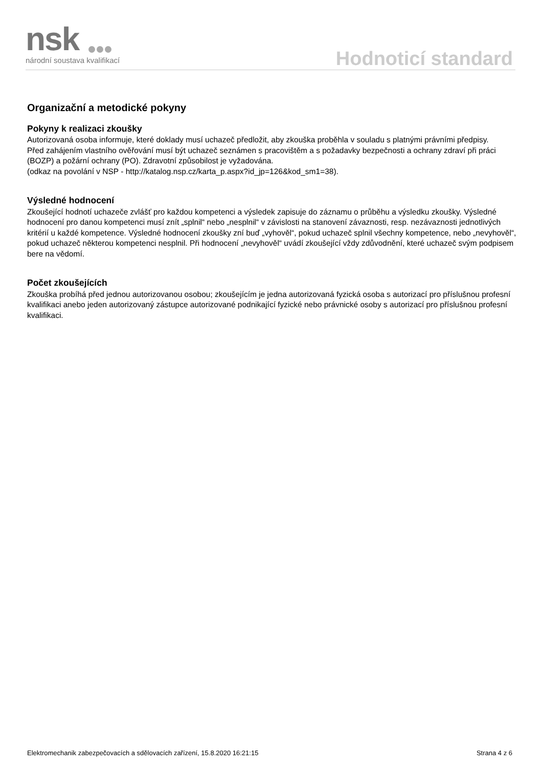nsk
národní soustava kvalifikací
Hodnoticí standard
Organizační a metodické pokyny
Pokyny k realizaci zkoušky
Autorizovaná osoba informuje, které doklady musí uchazeč předložit, aby zkouška proběhla v souladu s platnými právními předpisy.
Před zahájením vlastního ověřování musí být uchazeč seznámen s pracovištěm a s požadavky bezpečnosti a ochrany zdraví při práci (BOZP) a požární ochrany (PO). Zdravotní způsobilost je vyžadována.
(odkaz na povolání v NSP - http://katalog.nsp.cz/karta_p.aspx?id_jp=126&kod_sm1=38).
Výsledné hodnocení
Zkoušející hodnotí uchazeče zvlášť pro každou kompetenci a výsledek zapisuje do záznamu o průběhu a výsledku zkoušky. Výsledné hodnocení pro danou kompetenci musí znít „splnil“ nebo „nesplnil“ v závislosti na stanovení závaznosti, resp. nezávaznosti jednotlivých kritérií u každé kompetence. Výsledné hodnocení zkoušky zní buď „vyhověl“, pokud uchazeč splnil všechny kompetence, nebo „nevyhověl“, pokud uchazeč některou kompetenci nesplnil. Při hodnocení „nevyhověl“ uvádí zkoušející vždy zdůvodnění, které uchazeč svým podpisem bere na vědomí.
Počet zkoušejících
Zkouška probíhá před jednou autorizovanou osobou; zkoušejícím je jedna autorizovaná fyzická osoba s autorizací pro příslušnou profesní kvalifikaci anebo jeden autorizovaný zástupce autorizované podnikající fyzické nebo právnické osoby s autorizací pro příslušnou profesní kvalifikaci.
Elektromechanik zabezpečovacích a sdělovacích zařízení, 15.8.2020 16:21:15 Strana 4 z 6